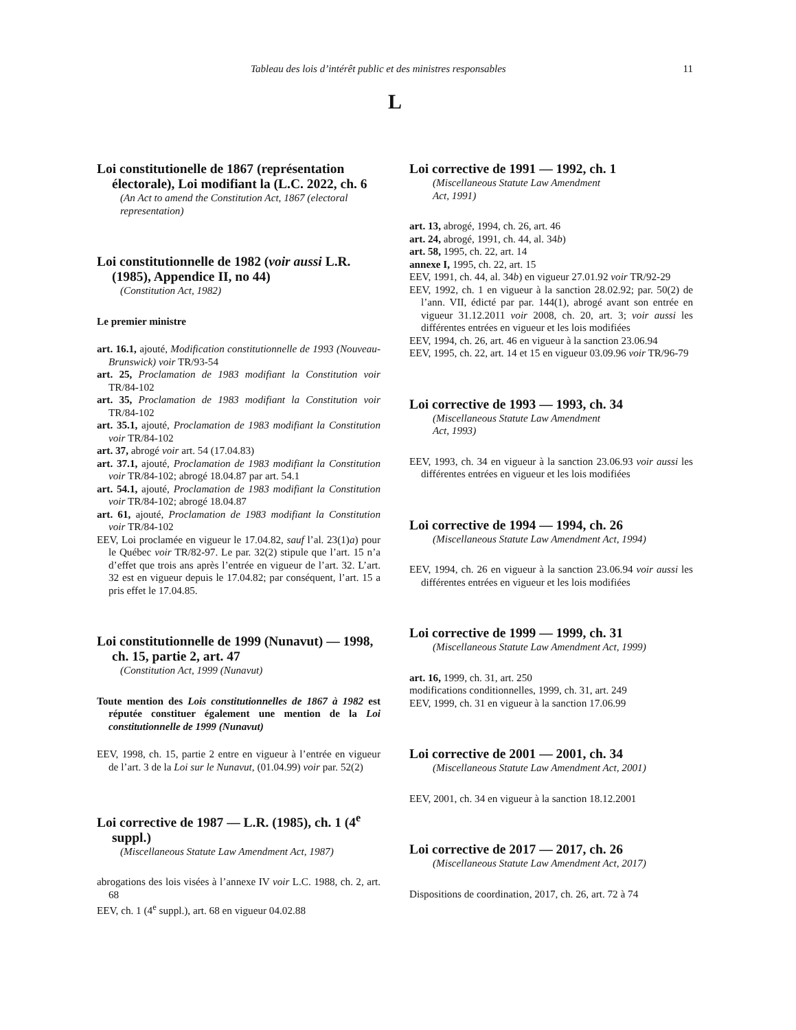Tableau des lois d’intérêt public et des ministres responsables 11
L
Loi constitutionelle de 1867 (représentation électorale), Loi modifiant la (L.C. 2022, ch. 6
(An Act to amend the Constitution Act, 1867 (electoral representation)
Loi constitutionnelle de 1982 (voir aussi L.R. (1985), Appendice II, no 44)
(Constitution Act, 1982)
Le premier ministre
art. 16.1, ajouté, Modification constitutionnelle de 1993 (Nouveau-Brunswick) voir TR/93-54
art. 25, Proclamation de 1983 modifiant la Constitution voir TR/84-102
art. 35, Proclamation de 1983 modifiant la Constitution voir TR/84-102
art. 35.1, ajouté, Proclamation de 1983 modifiant la Constitution voir TR/84-102
art. 37, abrogé voir art. 54 (17.04.83)
art. 37.1, ajouté, Proclamation de 1983 modifiant la Constitution voir TR/84-102; abrogé 18.04.87 par art. 54.1
art. 54.1, ajouté, Proclamation de 1983 modifiant la Constitution voir TR/84-102; abrogé 18.04.87
art. 61, ajouté, Proclamation de 1983 modifiant la Constitution voir TR/84-102
EEV, Loi proclamée en vigueur le 17.04.82, sauf l’al. 23(1)a) pour le Québec voir TR/82-97. Le par. 32(2) stipule que l’art. 15 n’a d’effet que trois ans après l’entrée en vigueur de l’art. 32. L’art. 32 est en vigueur depuis le 17.04.82; par conséquent, l’art. 15 a pris effet le 17.04.85.
Loi constitutionnelle de 1999 (Nunavut) — 1998, ch. 15, partie 2, art. 47
(Constitution Act, 1999 (Nunavut)
Toute mention des Lois constitutionnelles de 1867 à 1982 est réputée constituer également une mention de la Loi constitutionnelle de 1999 (Nunavut)
EEV, 1998, ch. 15, partie 2 entre en vigueur à l’entrée en vigueur de l’art. 3 de la Loi sur le Nunavut, (01.04.99) voir par. 52(2)
Loi corrective de 1987 — L.R. (1985), ch. 1 (4<sup>e</sup> suppl.)
(Miscellaneous Statute Law Amendment Act, 1987)
abrogations des lois visées à l’annexe IV voir L.C. 1988, ch. 2, art. 68
EEV, ch. 1 (4<sup>e</sup> suppl.), art. 68 en vigueur 04.02.88
Loi corrective de 1991 — 1992, ch. 1
(Miscellaneous Statute Law Amendment
Act, 1991)
art. 13, abrogé, 1994, ch. 26, art. 46
art. 24, abrogé, 1991, ch. 44, al. 34b)
art. 58, 1995, ch. 22, art. 14
annexe I, 1995, ch. 22, art. 15
EEV, 1991, ch. 44, al. 34b) en vigueur 27.01.92 voir TR/92-29
EEV, 1992, ch. 1 en vigueur à la sanction 28.02.92; par. 50(2) de l’ann. VII, édicté par par. 144(1), abrogé avant son entrée en vigueur 31.12.2011 voir 2008, ch. 20, art. 3; voir aussi les différentes entrées en vigueur et les lois modifiées
EEV, 1994, ch. 26, art. 46 en vigueur à la sanction 23.06.94
EEV, 1995, ch. 22, art. 14 et 15 en vigueur 03.09.96 voir TR/96-79
Loi corrective de 1993 — 1993, ch. 34
(Miscellaneous Statute Law Amendment
Act, 1993)
EEV, 1993, ch. 34 en vigueur à la sanction 23.06.93 voir aussi les différentes entrées en vigueur et les lois modifiées
Loi corrective de 1994 — 1994, ch. 26
(Miscellaneous Statute Law Amendment Act, 1994)
EEV, 1994, ch. 26 en vigueur à la sanction 23.06.94 voir aussi les différentes entrées en vigueur et les lois modifiées
Loi corrective de 1999 — 1999, ch. 31
(Miscellaneous Statute Law Amendment Act, 1999)
art. 16, 1999, ch. 31, art. 250
modifications conditionnelles, 1999, ch. 31, art. 249
EEV, 1999, ch. 31 en vigueur à la sanction 17.06.99
Loi corrective de 2001 — 2001, ch. 34
(Miscellaneous Statute Law Amendment Act, 2001)
EEV, 2001, ch. 34 en vigueur à la sanction 18.12.2001
Loi corrective de 2017 — 2017, ch. 26
(Miscellaneous Statute Law Amendment Act, 2017)
Dispositions de coordination, 2017, ch. 26, art. 72 à 74